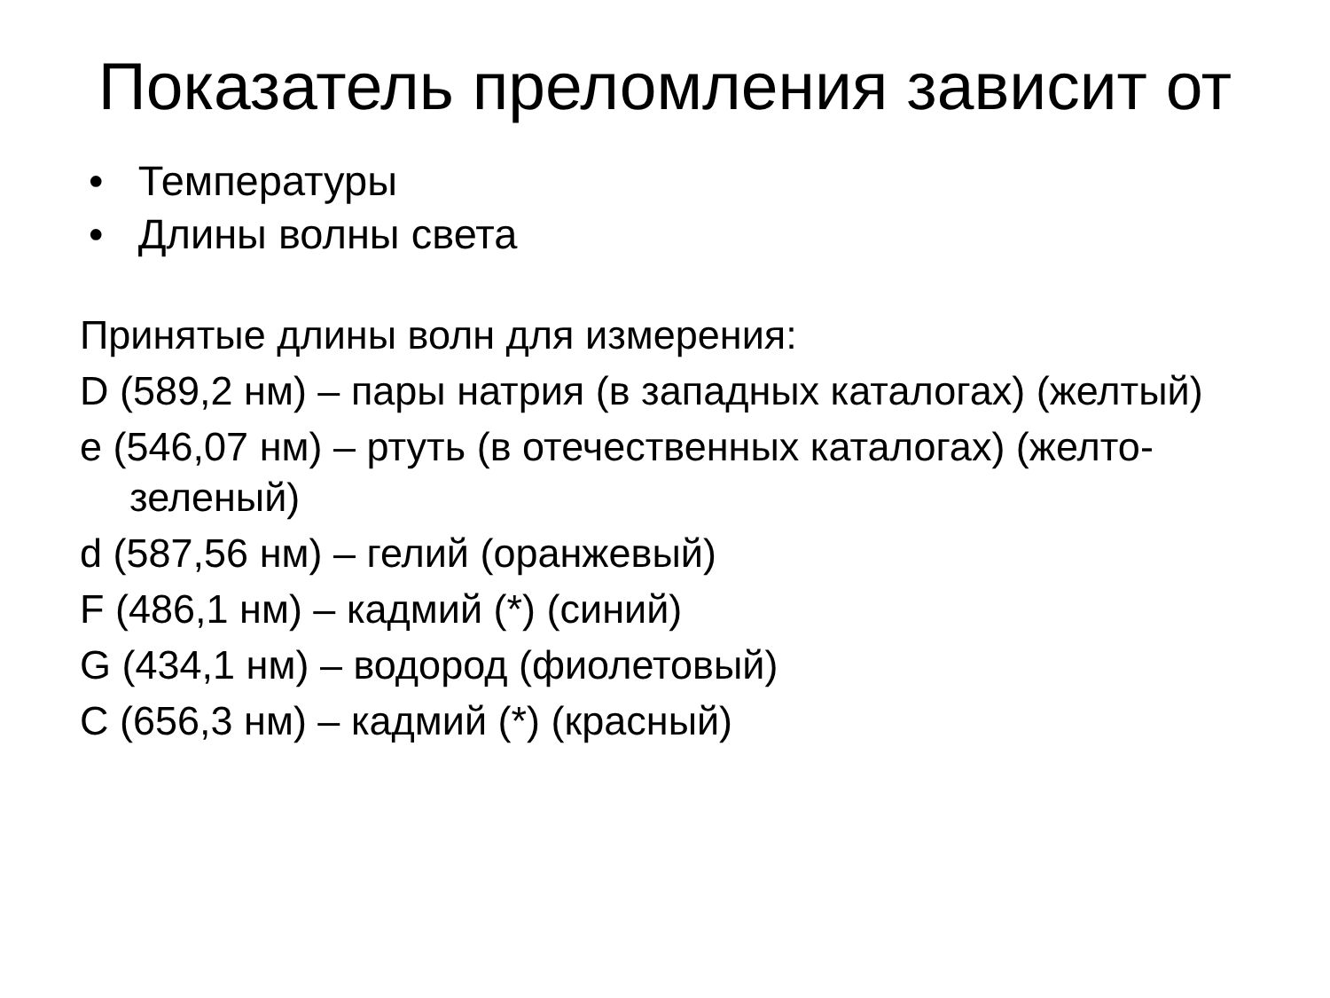Показатель преломления зависит от
• Температуры
• Длины волны света
Принятые длины волн для измерения:
D (589,2 нм) – пары натрия (в западных каталогах) (желтый)
e (546,07 нм) – ртуть (в отечественных каталогах) (желто-зеленый)
d (587,56 нм) – гелий (оранжевый)
F (486,1 нм) – кадмий (*) (синий)
G (434,1 нм) – водород (фиолетовый)
C (656,3 нм) – кадмий (*) (красный)